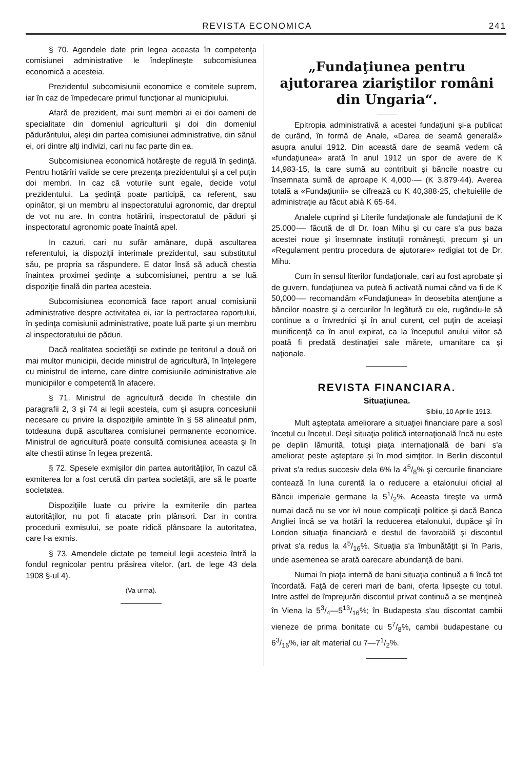REVISTA ECONOMICA 241
§ 70. Agendele date prin legea aceasta în competenţa comisiunei administrative le îndeplineşte subcomisiunea economică a acesteia.
Prezidentul subcomisiunii economice e comitele suprem, iar în caz de împedecare primul funcţionar al municipiului.
Afară de prezident, mai sunt membri ai ei doi oameni de specialitate din domeniul agriculturii şi doi din domeniul pădurăritului, aleşi din partea comisiunei administrative, din sânul ei, ori dintre alţi indivizi, cari nu fac parte din ea.
Subcomisiunea economică hotăreşte de regulă în şedinţă. Pentru hotărîri valide se cere prezenţa prezidentului şi a cel puţin doi membri. In caz că voturile sunt egale, decide votul prezidentului. La şedinţă poate participă, ca referent, sau opinător, şi un membru al inspectoratului agronomic, dar dreptul de vot nu are. In contra hotărîrii, inspectoratul de păduri şi inspectoratul agronomic poate înaintă apel.
In cazuri, cari nu sufăr amânare, după ascultarea referentului, ia dispoziţii interimale prezidentul, sau substitutul său, pe propria sa răspundere. E dator însă să aducă chestia înaintea proximei şedinţe a subcomisiunei, pentru a se luă dispoziţie finală din partea acesteia.
Subcomisiunea economică face raport anual comisiunii administrative despre activitatea ei, iar la pertractarea raportului, în şedinţa comisiunii administrative, poate luă parte şi un membru al inspectoratului de păduri.
Dacă realitatea societăţii se extinde pe teritorul a două ori mai multor municipii, decide ministrul de agricultură, în înţelegere cu ministrul de interne, care dintre comisiunile administrative ale municipiilor e competentă în afacere.
§ 71. Ministrul de agricultură decide în chestiile din paragrafii 2, 3 şi 74 ai legii acesteia, cum şi asupra concesiunii necesare cu privire la dispoziţiile amintite în § 58 alineatul prim, totdeauna după ascultarea comisiunei permanente economice. Ministrul de agricultură poate consultă comisiunea aceasta şi în alte chestii atinse în legea prezentă.
§ 72. Spesele exmişilor din partea autorităţilor, în cazul că exmiterea lor a fost cerută din partea societăţii, are să le poarte societatea.
Dispoziţiile luate cu privire la exmiterile din partea autorităţilor, nu pot fi atacate prin plânsori. Dar in contra procedurii exmisului, se poate ridică plânsoare la autoritatea, care l-a exmis.
§ 73. Amendele dictate pe temeiul legii acesteia întră la fondul regnicolar pentru prăsirea vitelor. (art. de lege 43 dela 1908 §-ul 4).
(Va urma).
„Fundaţiunea pentru ajutorarea ziariştilor români din Ungaria“.
Epitropia administrativă a acestei fundaţiuni şi-a publicat de curând, în formă de Anale, «Darea de seamă generală» asupra anului 1912. Din această dare de seamă vedem că «fundaţiunea» arată în anul 1912 un spor de avere de K 14,983·15, la care sumă au contribuit şi băncile noastre cu însemnata sumă de aproape K 4,000·— (K 3,879·44). Averea totală a «Fundaţiunii» se cifrează cu K 40,388·25, cheltuielile de administraţie au făcut abià K 65·64.
Analele cuprind şi Literile fundaţionale ale fundaţiunii de K 25.000·— făcută de dl Dr. Ioan Mihu şi cu care s'a pus baza acestei noue şi însemnate instituţii româneşti, precum şi un «Regulament pentru procedura de ajutorare» redigiat tot de Dr. Mihu.
Cum în sensul literilor fundaţionale, cari au fost aprobate şi de guvern, fundaţiunea va puteà fi activată numai când va fi de K 50,000·— recomandăm «Fundaţiunea» în deosebita atenţiune a băncilor noastre şi a cercurilor în legătură cu ele, rugându-le să continue a o învrednici şi în anul curent, cel puţin de aceiaşi munificenţă ca în anul expirat, ca la începutul anului viitor să poată fi predată destinaţiei sale mărete, umanitare ca şi naţionale.
REVISTA FINANCIARA.
Situaţiunea.
Sibiiu, 10 Aprilie 1913.
Mult aşteptata ameliorare a situaţiei financiare pare a sosì încetul cu încetul. Deşì situaţia politică internaţională încă nu este pe deplin lămurită, totuşi piaţa internaţională de bani s'a ameliorat peste aşteptare şi în mod simţitor. In Berlin discontul privat s'a redus succesiv dela 6% la 45/8% şi cercurile financiare contează în luna curentă la o reducere a etalonului oficial al Băncii imperiale germane la 51/2%. Aceasta fireşte va urmă numai dacă nu se vor ivì noue complicaţii politice şi dacă Banca Angliei încă se va hotărî la reducerea etalonului, dupăce şi în London situaţia financiară e destul de favorabilă şi discontul privat s'a redus la 45/16%. Situaţia s'a îmbunătăţit şi în Paris, unde asemenea se arată oarecare abundanţă de bani.
Numai în piaţa internă de bani situaţia continuă a fi încă tot încordată. Faţă de cereri mari de bani, oferta lipseşte cu totul. Intre astfel de împrejurări discontul privat continuă a se menţineà în Viena la 53/4—513/16%; în Budapesta s'au discontat cambii vieneze de prima bonitate cu 57/8%, cambii budapestane cu 63/16%, iar alt material cu 7—71/2%.